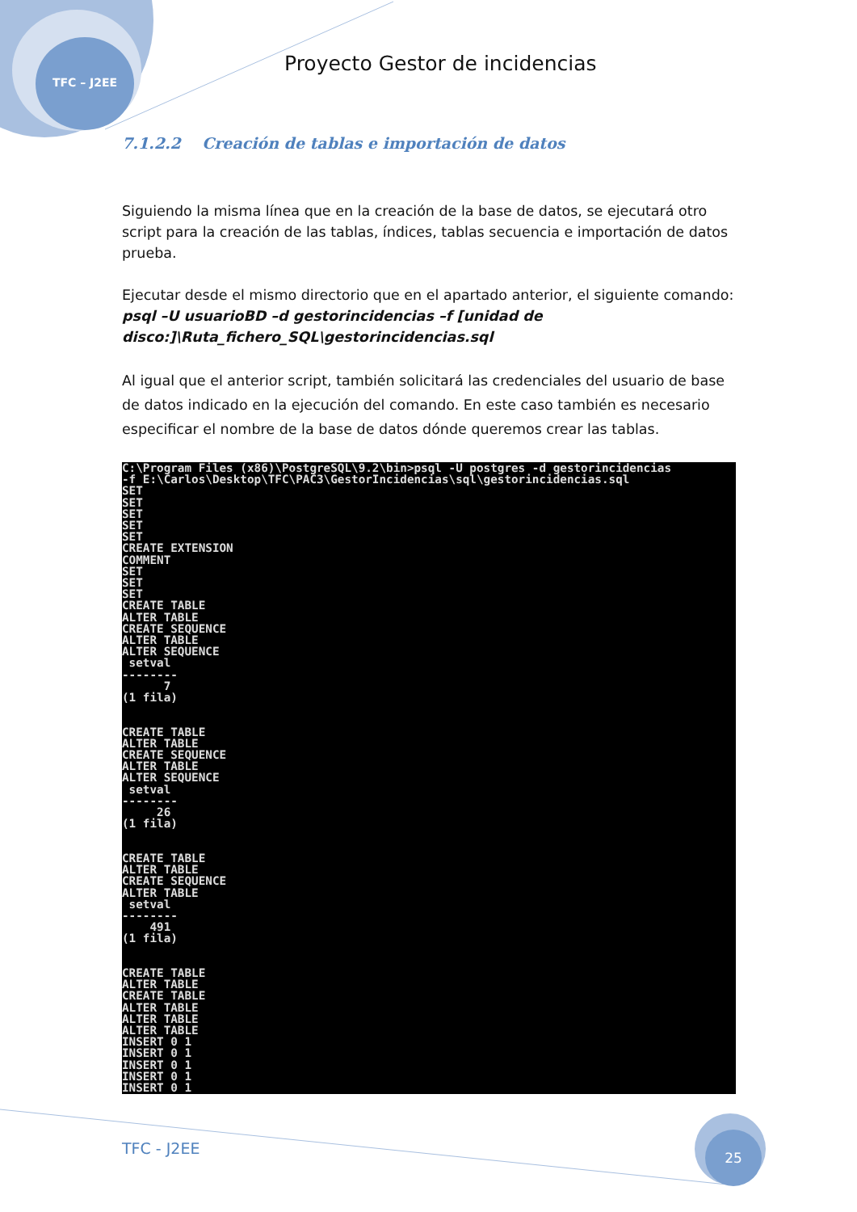TFC – J2EE
Proyecto Gestor de incidencias
7.1.2.2 Creación de tablas e importación de datos
Siguiendo la misma línea que en la creación de la base de datos, se ejecutará otro script para la creación de las tablas, índices, tablas secuencia e importación de datos prueba.
Ejecutar desde el mismo directorio que en el apartado anterior, el siguiente comando:
psql –U usuarioBD –d gestorincidencias –f [unidad de disco:]\Ruta_fichero_SQL\gestorincidencias.sql
Al igual que el anterior script, también solicitará las credenciales del usuario de base de datos indicado en la ejecución del comando. En este caso también es necesario especificar el nombre de la base de datos dónde queremos crear las tablas.
C:\Program Files (x86)\PostgreSQL\9.2\bin>psql -U postgres -d gestorincidencias
-f E:\Carlos\Desktop\TFC\PAC3\GestorIncidencias\sql\gestorincidencias.sql
SET
SET
SET
SET
SET
CREATE EXTENSION
COMMENT
SET
SET
SET
CREATE TABLE
ALTER TABLE
CREATE SEQUENCE
ALTER TABLE
ALTER SEQUENCE
 setval
--------
      7
(1 fila)


CREATE TABLE
ALTER TABLE
CREATE SEQUENCE
ALTER TABLE
ALTER SEQUENCE
 setval
--------
     26
(1 fila)


CREATE TABLE
ALTER TABLE
CREATE SEQUENCE
ALTER TABLE
 setval
--------
    491
(1 fila)


CREATE TABLE
ALTER TABLE
CREATE TABLE
ALTER TABLE
ALTER TABLE
ALTER TABLE
INSERT 0 1
INSERT 0 1
INSERT 0 1
INSERT 0 1
INSERT 0 1
TFC - J2EE
25